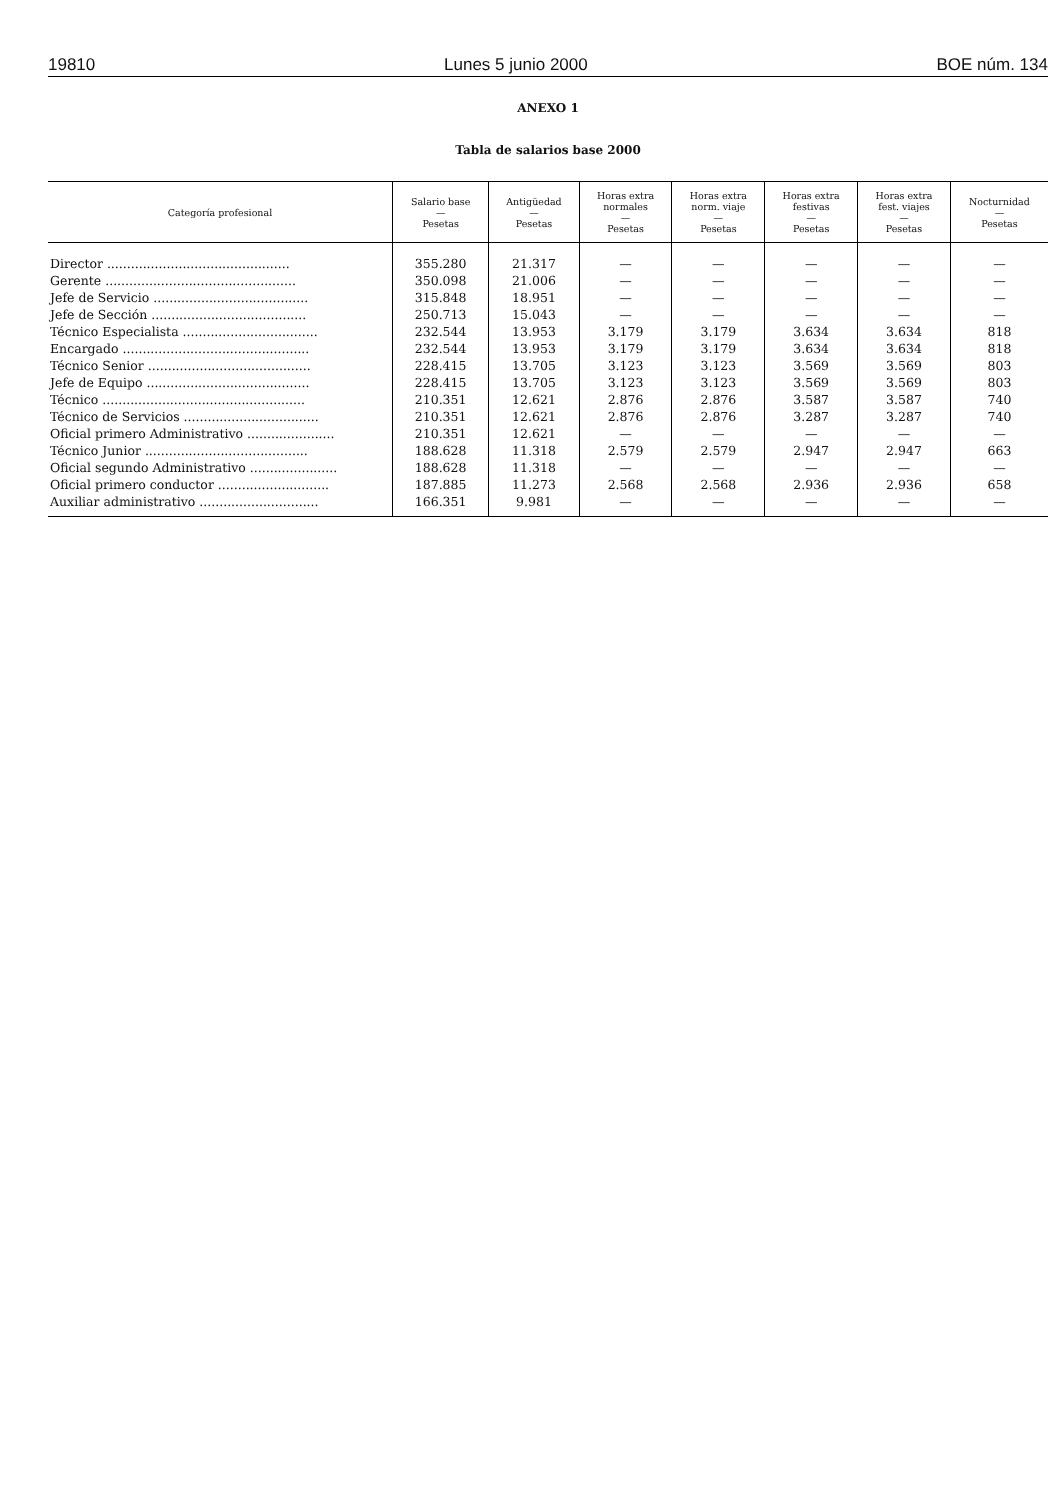19810 Lunes 5 junio 2000 BOE núm. 134
ANEXO 1
Tabla de salarios base 2000
| Categoría profesional | Salario base — Pesetas | Antigüedad — Pesetas | Horas extra normales — Pesetas | Horas extra norm. viaje — Pesetas | Horas extra festivas — Pesetas | Horas extra fest. viajes — Pesetas | Nocturnidad — Pesetas |
| --- | --- | --- | --- | --- | --- | --- | --- |
| Director .............................................. | 355.280 | 21.317 | — | — | — | — | — |
| Gerente ................................................ | 350.098 | 21.006 | — | — | — | — | — |
| Jefe de Servicio ....................................... | 315.848 | 18.951 | — | — | — | — | — |
| Jefe de Sección ....................................... | 250.713 | 15.043 | — | — | — | — | — |
| Técnico Especialista .................................. | 232.544 | 13.953 | 3.179 | 3.179 | 3.634 | 3.634 | 818 |
| Encargado ............................................... | 232.544 | 13.953 | 3.179 | 3.179 | 3.634 | 3.634 | 818 |
| Técnico Senior ......................................... | 228.415 | 13.705 | 3.123 | 3.123 | 3.569 | 3.569 | 803 |
| Jefe de Equipo ......................................... | 228.415 | 13.705 | 3.123 | 3.123 | 3.569 | 3.569 | 803 |
| Técnico ................................................... | 210.351 | 12.621 | 2.876 | 2.876 | 3.587 | 3.587 | 740 |
| Técnico de Servicios .................................. | 210.351 | 12.621 | 2.876 | 2.876 | 3.287 | 3.287 | 740 |
| Oficial primero Administrativo ...................... | 210.351 | 12.621 | — | — | — | — | — |
| Técnico Junior ......................................... | 188.628 | 11.318 | 2.579 | 2.579 | 2.947 | 2.947 | 663 |
| Oficial segundo Administrativo ...................... | 188.628 | 11.318 | — | — | — | — | — |
| Oficial primero conductor ............................ | 187.885 | 11.273 | 2.568 | 2.568 | 2.936 | 2.936 | 658 |
| Auxiliar administrativo .............................. | 166.351 | 9.981 | — | — | — | — | — |